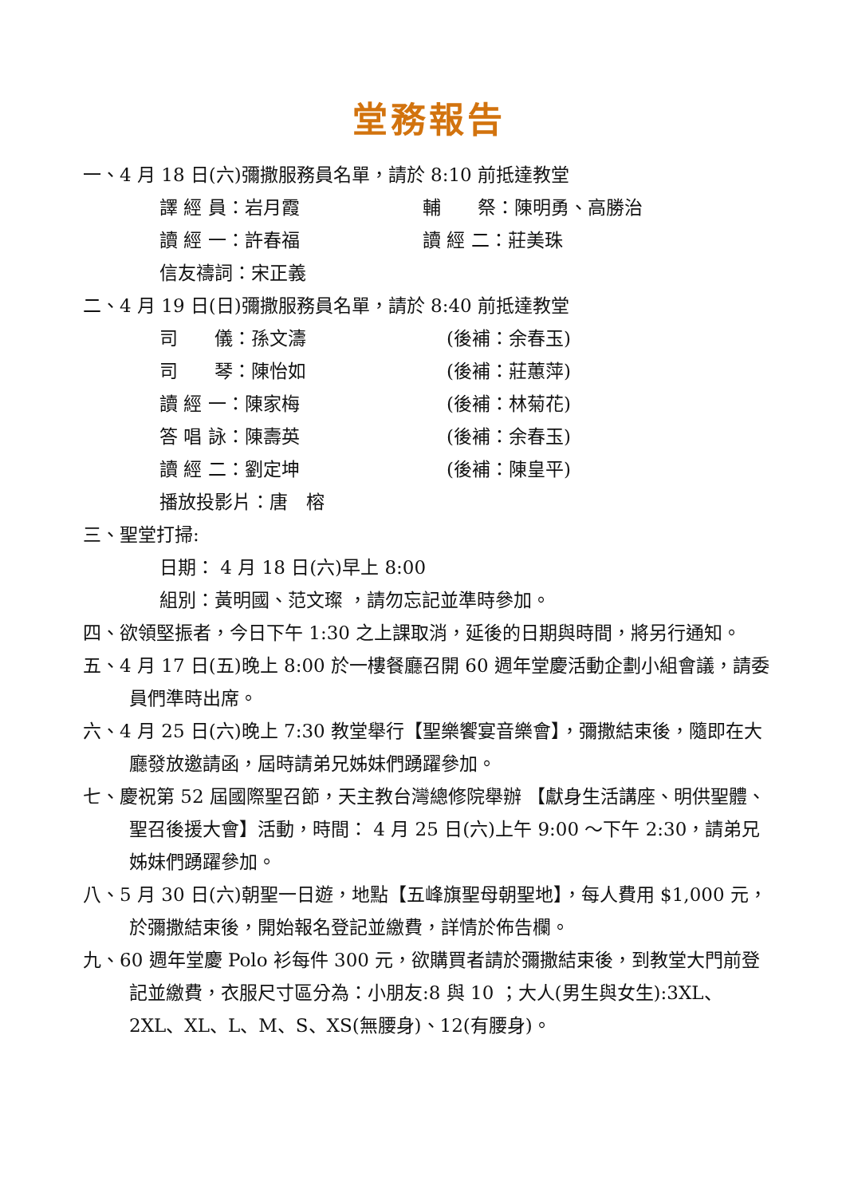堂務報告
一、4 月 18 日(六)彌撒服務員名單，請於 8:10 前抵達教堂
譯 經 員：岩月霞 輔　　祭：陳明勇、高勝治
讀 經 一：許春福 讀 經 二：莊美珠
信友禱詞：宋正義
二、4 月 19 日(日)彌撒服務員名單，請於 8:40 前抵達教堂
司　　儀：孫文濤 (後補：余春玉)
司　　琴：陳怡如 (後補：莊蕙萍)
讀 經 一：陳家梅 (後補：林菊花)
答 唱 詠：陳壽英 (後補：余春玉)
讀 經 二：劉定坤 (後補：陳皇平)
播放投影片：唐　榕
三、聖堂打掃:
日期： 4 月 18 日(六)早上 8:00
組別：黃明國、范文璨 ，請勿忘記並準時參加。
四、欲領堅振者，今日下午 1:30 之上課取消，延後的日期與時間，將另行通知。
五、4 月 17 日(五)晚上 8:00 於一樓餐廳召開 60 週年堂慶活動企劃小組會議，請委員們準時出席。
六、4 月 25 日(六)晚上 7:30 教堂舉行【聖樂饗宴音樂會】，彌撒結束後，隨即在大廳發放邀請函，屆時請弟兄姊妹們踴躍參加。
七、慶祝第 52 屆國際聖召節，天主教台灣總修院舉辦 【獻身生活講座、明供聖體、聖召後援大會】活動，時間： 4 月 25 日(六)上午 9:00 ～下午 2:30，請弟兄姊妹們踴躍參加。
八、5 月 30 日(六)朝聖一日遊，地點【五峰旗聖母朝聖地】，每人費用 $1,000 元，於彌撒結束後，開始報名登記並繳費，詳情於佈告欄。
九、60 週年堂慶 Polo 衫每件 300 元，欲購買者請於彌撒結束後，到教堂大門前登記並繳費，衣服尺寸區分為：小朋友:8 與 10 ；大人(男生與女生):3XL、2XL、XL、L、M、S、XS(無腰身)、12(有腰身)。